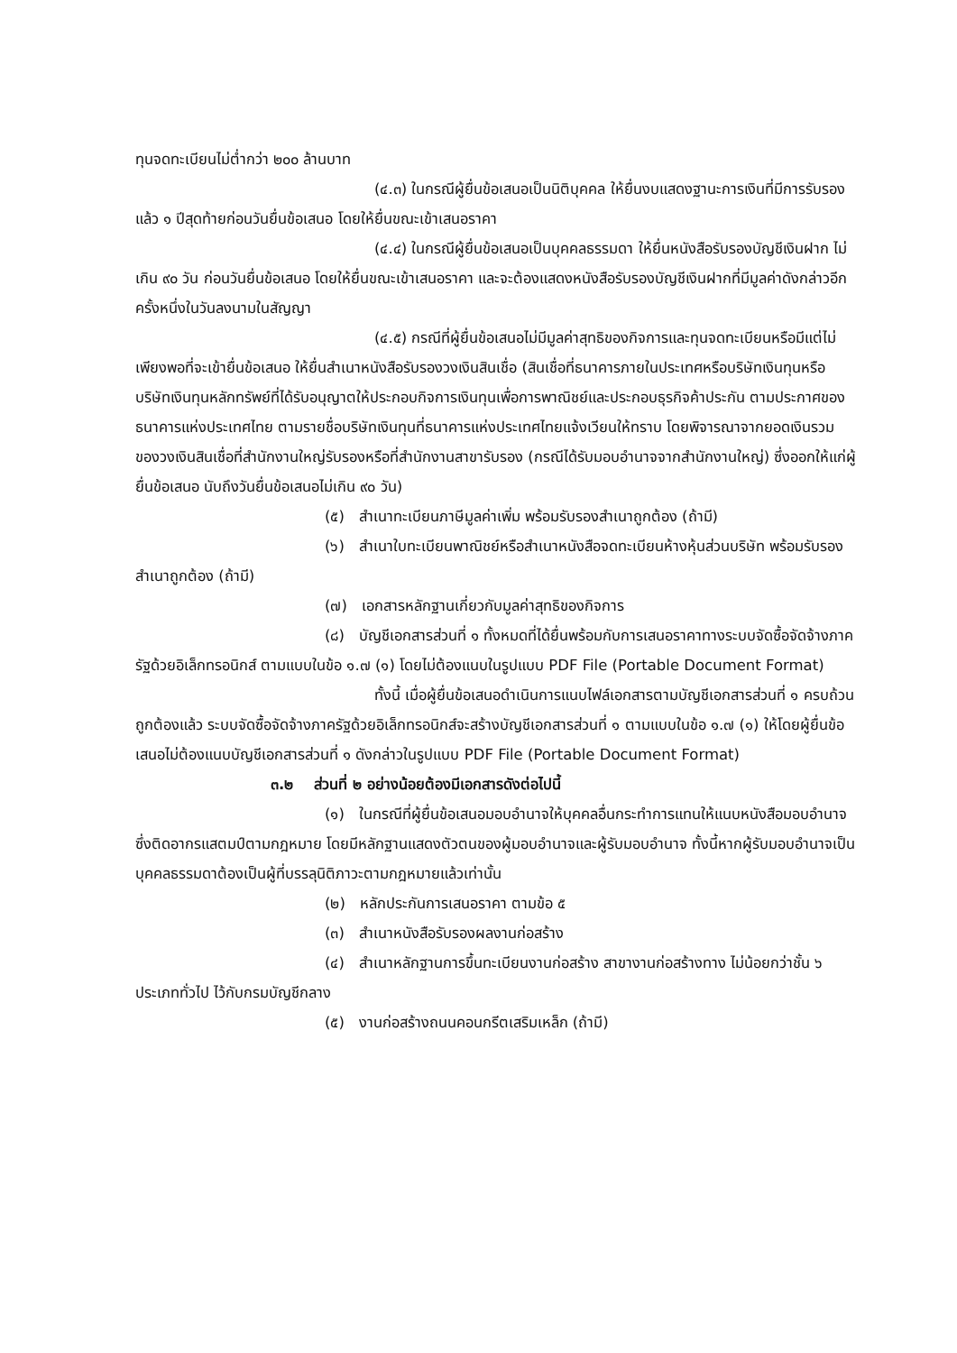ทุนจดทะเบียนไม่ต่ำกว่า ๒๐๐ ล้านบาท
(๔.๓) ในกรณีผู้ยื่นข้อเสนอเป็นนิติบุคคล ให้ยื่นงบแสดงฐานะการเงินที่มีการรับรองแล้ว ๑ ปีสุดท้ายก่อนวันยื่นข้อเสนอ โดยให้ยื่นขณะเข้าเสนอราคา
(๔.๔) ในกรณีผู้ยื่นข้อเสนอเป็นบุคคลธรรมดา ให้ยื่นหนังสือรับรองบัญชีเงินฝาก ไม่เกิน ๙๐ วัน ก่อนวันยื่นข้อเสนอ โดยให้ยื่นขณะเข้าเสนอราคา และจะต้องแสดงหนังสือรับรองบัญชีเงินฝากที่มีมูลค่าดังกล่าวอีกครั้งหนึ่งในวันลงนามในสัญญา
(๔.๕) กรณีที่ผู้ยื่นข้อเสนอไม่มีมูลค่าสุทธิของกิจการและทุนจดทะเบียนหรือมีแต่ไม่เพียงพอที่จะเข้ายื่นข้อเสนอ ให้ยื่นสำเนาหนังสือรับรองวงเงินสินเชื่อ (สินเชื่อที่ธนาคารภายในประเทศหรือบริษัทเงินทุนหรือบริษัทเงินทุนหลักทรัพย์ที่ได้รับอนุญาตให้ประกอบกิจการเงินทุนเพื่อการพาณิชย์และประกอบธุรกิจค้าประกัน ตามประกาศของธนาคารแห่งประเทศไทย ตามรายชื่อบริษัทเงินทุนที่ธนาคารแห่งประเทศไทยแจ้งเวียนให้ทราบ โดยพิจารณาจากยอดเงินรวมของวงเงินสินเชื่อที่สำนักงานใหญ่รับรองหรือที่สำนักงานสาขารับรอง (กรณีได้รับมอบอำนาจจากสำนักงานใหญ่) ซึ่งออกให้แก่ผู้ยื่นข้อเสนอ นับถึงวันยื่นข้อเสนอไม่เกิน ๙๐ วัน)
(๕) สำเนาทะเบียนภาษีมูลค่าเพิ่ม พร้อมรับรองสำเนาถูกต้อง (ถ้ามี)
(๖) สำเนาใบทะเบียนพาณิชย์หรือสำเนาหนังสือจดทะเบียนห้างหุ้นส่วนบริษัท พร้อมรับรองสำเนาถูกต้อง (ถ้ามี)
(๗) เอกสารหลักฐานเกี่ยวกับมูลค่าสุทธิของกิจการ
(๘) บัญชีเอกสารส่วนที่ ๑ ทั้งหมดที่ได้ยื่นพร้อมกับการเสนอราคาทางระบบจัดซื้อจัดจ้างภาครัฐด้วยอิเล็กทรอนิกส์ ตามแบบในข้อ ๑.๗ (๑) โดยไม่ต้องแนบในรูปแบบ PDF File (Portable Document Format)
ทั้งนี้ เมื่อผู้ยื่นข้อเสนอดำเนินการแนบไฟล์เอกสารตามบัญชีเอกสารส่วนที่ ๑ ครบถ้วน ถูกต้องแล้ว ระบบจัดซื้อจัดจ้างภาครัฐด้วยอิเล็กทรอนิกส์จะสร้างบัญชีเอกสารส่วนที่ ๑ ตามแบบในข้อ ๑.๗ (๑) ให้โดยผู้ยื่นข้อเสนอไม่ต้องแนบบัญชีเอกสารส่วนที่ ๑ ดังกล่าวในรูปแบบ PDF File (Portable Document Format)
๓.๒ ส่วนที่ ๒ อย่างน้อยต้องมีเอกสารดังต่อไปนี้
(๑) ในกรณีที่ผู้ยื่นข้อเสนอมอบอำนาจให้บุคคลอื่นกระทำการแทนให้แนบหนังสือมอบอำนาจซึ่งติดอากรแสตมป์ตามกฎหมาย โดยมีหลักฐานแสดงตัวตนของผู้มอบอำนาจและผู้รับมอบอำนาจ ทั้งนี้หากผู้รับมอบอำนาจเป็นบุคคลธรรมดาต้องเป็นผู้ที่บรรลุนิติภาวะตามกฎหมายแล้วเท่านั้น
(๒) หลักประกันการเสนอราคา ตามข้อ ๕
(๓) สำเนาหนังสือรับรองผลงานก่อสร้าง
(๔) สำเนาหลักฐานการขึ้นทะเบียนงานก่อสร้าง สาขางานก่อสร้างทาง ไม่น้อยกว่าชั้น ๖ ประเภททั่วไป ไว้กับกรมบัญชีกลาง
(๕) งานก่อสร้างถนนคอนกรีตเสริมเหล็ก (ถ้ามี)